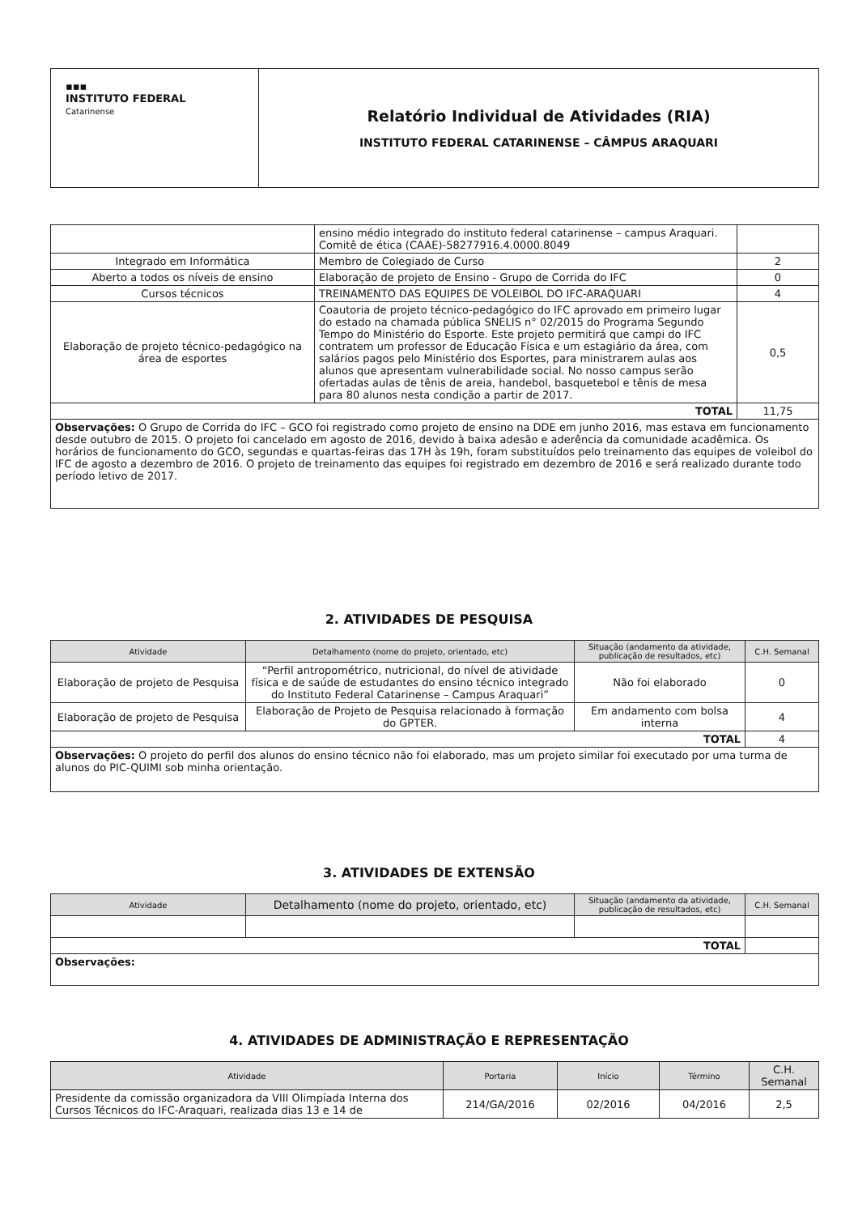| ▪▪▪ INSTITUTO FEDERAL Catarinense | Relatório Individual de Atividades (RIA) INSTITUTO FEDERAL CATARINENSE – CÂMPUS ARAQUARI |
| | ensino médio integrado do instituto federal catarinense – campus Araquari. Comitê de ética (CAAE)-58277916.4.0000.8049 | |
| Integrado em Informática | Membro de Colegiado de Curso | 2 |
| Aberto a todos os níveis de ensino | Elaboração de projeto de Ensino - Grupo de Corrida do IFC | 0 |
| Cursos técnicos | TREINAMENTO DAS EQUIPES DE VOLEIBOL DO IFC-ARAQUARI | 4 |
| Elaboração de projeto técnico-pedagógico na área de esportes | Coautoria de projeto técnico-pedagógico do IFC aprovado em primeiro lugar do estado na chamada pública SNELIS n° 02/2015 do Programa Segundo Tempo do Ministério do Esporte. Este projeto permitirá que campi do IFC contratem um professor de Educação Física e um estagiário da área, com salários pagos pelo Ministério dos Esportes, para ministrarem aulas aos alunos que apresentam vulnerabilidade social. No nosso campus serão ofertadas aulas de tênis de areia, handebol, basquetebol e tênis de mesa para 80 alunos nesta condição a partir de 2017. | 0,5 |
| TOTAL | | 11,75 |
| Observações: O Grupo de Corrida do IFC – GCO foi registrado como projeto de ensino na DDE em junho 2016, mas estava em funcionamento desde outubro de 2015. O projeto foi cancelado em agosto de 2016, devido à baixa adesão e aderência da comunidade acadêmica. Os horários de funcionamento do GCO, segundas e quartas-feiras das 17H às 19h, foram substituídos pelo treinamento das equipes de voleibol do IFC de agosto a dezembro de 2016. O projeto de treinamento das equipes foi registrado em dezembro de 2016 e será realizado durante todo período letivo de 2017. | | |
2. ATIVIDADES DE PESQUISA
| Atividade | Detalhamento (nome do projeto, orientado, etc) | Situação (andamento da atividade, publicação de resultados, etc) | C.H. Semanal |
| --- | --- | --- | --- |
| Elaboração de projeto de Pesquisa | “Perfil antropométrico, nutricional, do nível de atividade física e de saúde de estudantes do ensino técnico integrado do Instituto Federal Catarinense – Campus Araquari” | Não foi elaborado | 0 |
| Elaboração de projeto de Pesquisa | Elaboração de Projeto de Pesquisa relacionado à formação do GPTER. | Em andamento com bolsa interna | 4 |
| TOTAL | | | 4 |
| Observações: O projeto do perfil dos alunos do ensino técnico não foi elaborado, mas um projeto similar foi executado por uma turma de alunos do PIC-QUIMI sob minha orientação. | | | |
3. ATIVIDADES DE EXTENSÃO
| Atividade | Detalhamento (nome do projeto, orientado, etc) | Situação (andamento da atividade, publicação de resultados, etc) | C.H. Semanal |
| --- | --- | --- | --- |
| TOTAL | | | |
| Observações: | | | |
4. ATIVIDADES DE ADMINISTRAÇÃO E REPRESENTAÇÃO
| Atividade | Portaria | Início | Término | C.H. Semanal |
| --- | --- | --- | --- | --- |
| Presidente da comissão organizadora da VIII Olimpíada Interna dos Cursos Técnicos do IFC-Araquari, realizada dias 13 e 14 de | 214/GA/2016 | 02/2016 | 04/2016 | 2,5 |